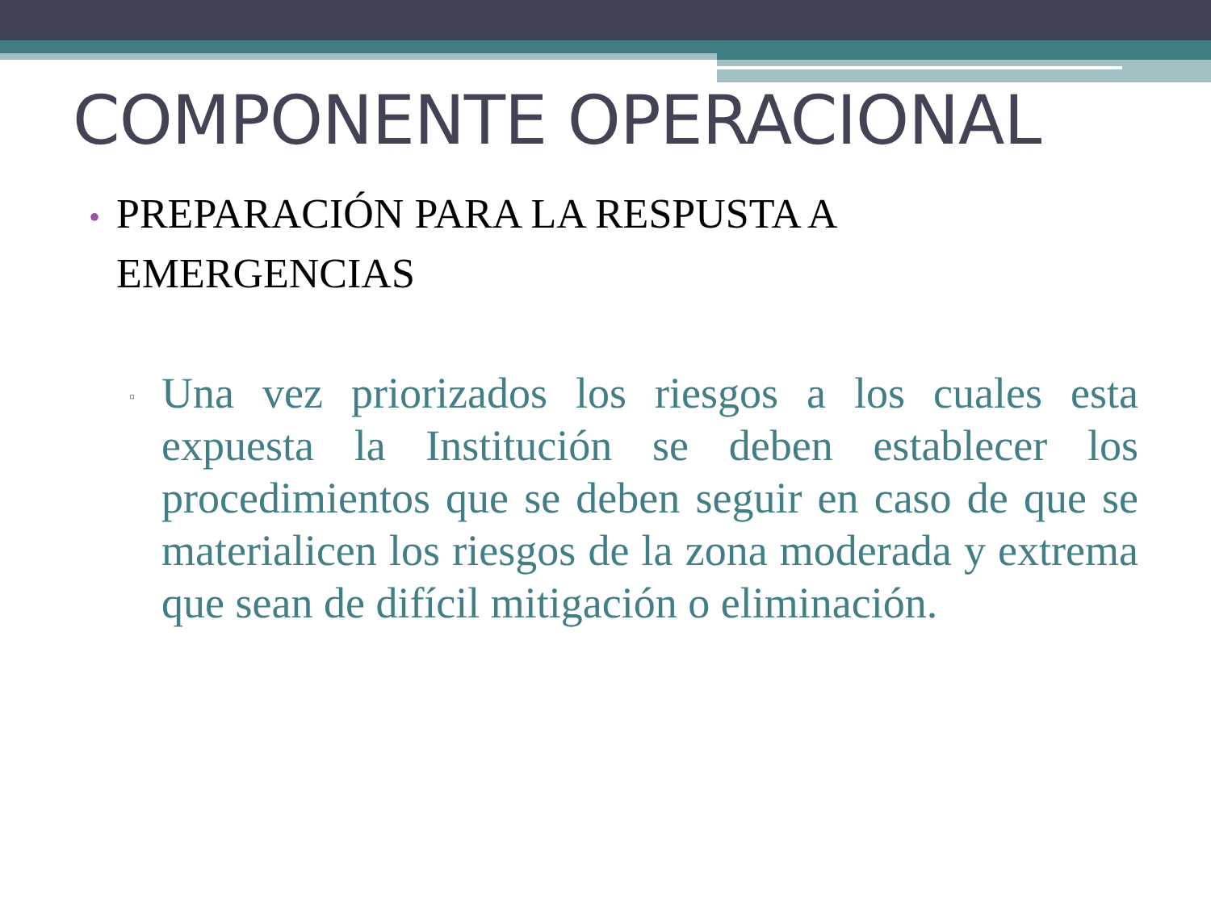COMPONENTE OPERACIONAL
• PREPARACIÓN PARA LA RESPUSTA A
• EMERGENCIAS
▫
Una vez priorizados los riesgos a los cuales esta expuesta la Institución se deben establecer los procedimientos que se deben seguir en caso de que se materialicen los riesgos de la zona moderada y extrema que sean de difícil mitigación o eliminación.